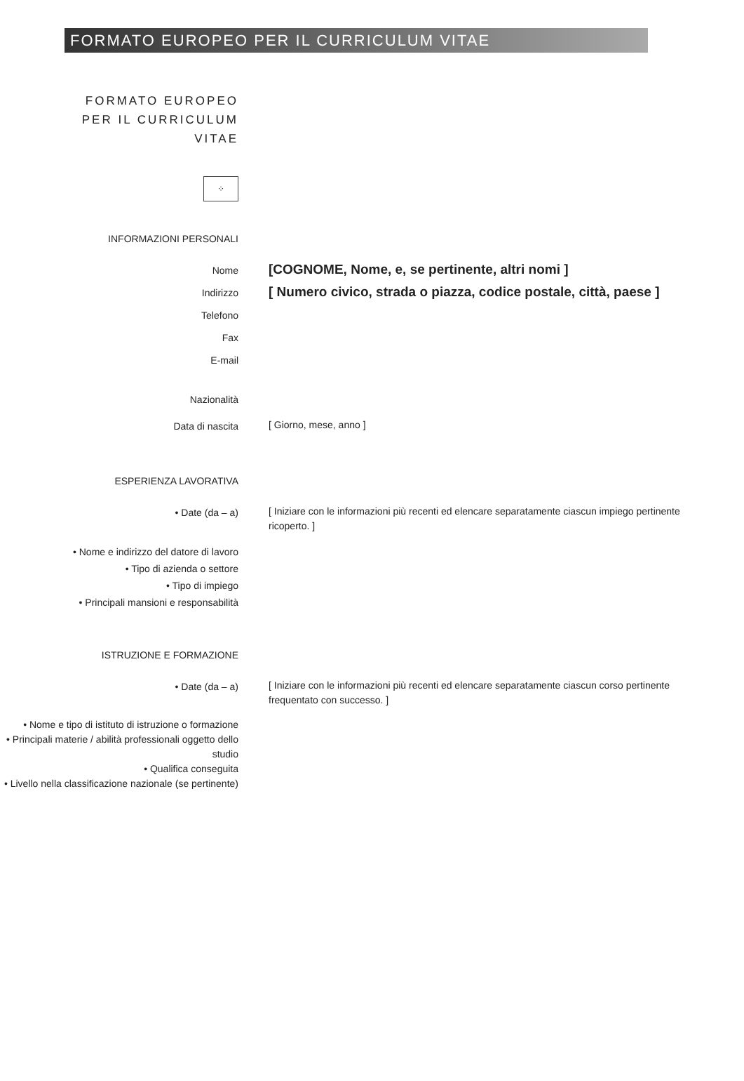FORMATO EUROPEO PER IL CURRICULUM VITAE
FORMATO EUROPEO
PER IL CURRICULUM
VITAE
⁘
INFORMAZIONI PERSONALI
Nome
[COGNOME, Nome, e, se pertinente, altri nomi ]
Indirizzo
[ Numero civico, strada o piazza, codice postale, città, paese ]
Telefono
Fax
E-mail
Nazionalità
Data di nascita
[ Giorno, mese, anno ]
ESPERIENZA LAVORATIVA
• Date (da – a)
[ Iniziare con le informazioni più recenti ed elencare separatamente ciascun impiego pertinente ricoperto. ]
• Nome e indirizzo del datore di lavoro
• Tipo di azienda o settore
• Tipo di impiego
• Principali mansioni e responsabilità
ISTRUZIONE E FORMAZIONE
• Date (da – a)
[ Iniziare con le informazioni più recenti ed elencare separatamente ciascun corso pertinente frequentato con successo. ]
• Nome e tipo di istituto di istruzione o formazione
• Principali materie / abilità professionali oggetto dello studio
• Qualifica conseguita
• Livello nella classificazione nazionale (se pertinente)